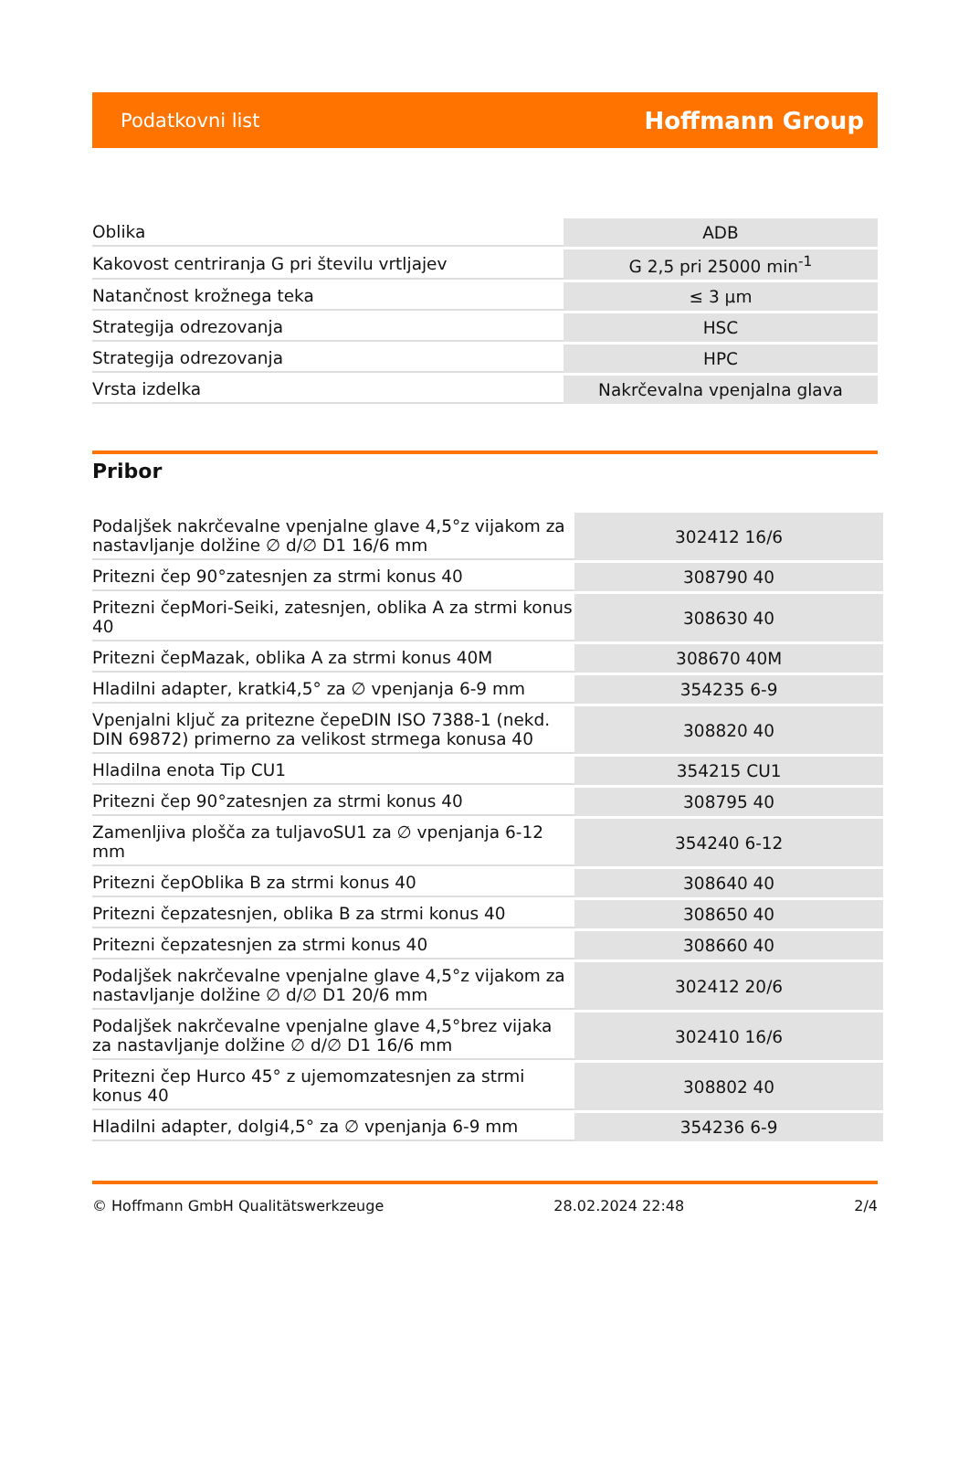Podatkovni list Hoffmann Group
| Oblika | ADB |
| Kakovost centriranja G pri številu vrtljajev | G 2,5 pri 25000 min<sup>-1</sup> |
| Natančnost krožnega teka | ≤ 3 µm |
| Strategija odrezovanja | HSC |
| Strategija odrezovanja | HPC |
| Vrsta izdelka | Nakrčevalna vpenjalna glava |
Pribor
| Podaljšek nakrčevalne vpenjalne glave 4,5°z vijakom za nastavljanje dolžine ∅ d/∅ D1 16/6 mm | 302412 16/6 |
| Pritezni čep 90°zatesnjen za strmi konus 40 | 308790 40 |
| Pritezni čepMori-Seiki, zatesnjen, oblika A za strmi konus 40 | 308630 40 |
| Pritezni čepMazak, oblika A za strmi konus 40M | 308670 40M |
| Hladilni adapter, kratki4,5° za ∅ vpenjanja 6-9 mm | 354235 6-9 |
| Vpenjalni ključ za pritezne čepeDIN ISO 7388-1 (nekd. DIN 69872) primerno za velikost strmega konusa 40 | 308820 40 |
| Hladilna enota Tip CU1 | 354215 CU1 |
| Pritezni čep 90°zatesnjen za strmi konus 40 | 308795 40 |
| Zamenljiva plošča za tuljavoSU1 za ∅ vpenjanja 6-12 mm | 354240 6-12 |
| Pritezni čepOblika B za strmi konus 40 | 308640 40 |
| Pritezni čepzatesnjen, oblika B za strmi konus 40 | 308650 40 |
| Pritezni čepzatesnjen za strmi konus 40 | 308660 40 |
| Podaljšek nakrčevalne vpenjalne glave 4,5°z vijakom za nastavljanje dolžine ∅ d/∅ D1 20/6 mm | 302412 20/6 |
| Podaljšek nakrčevalne vpenjalne glave 4,5°brez vijaka za nastavljanje dolžine ∅ d/∅ D1 16/6 mm | 302410 16/6 |
| Pritezni čep Hurco 45° z ujemomzatesnjen za strmi konus 40 | 308802 40 |
| Hladilni adapter, dolgi4,5° za ∅ vpenjanja 6-9 mm | 354236 6-9 |
© Hoffmann GmbH Qualitätswerkzeuge 28.02.2024 22:48 2/4